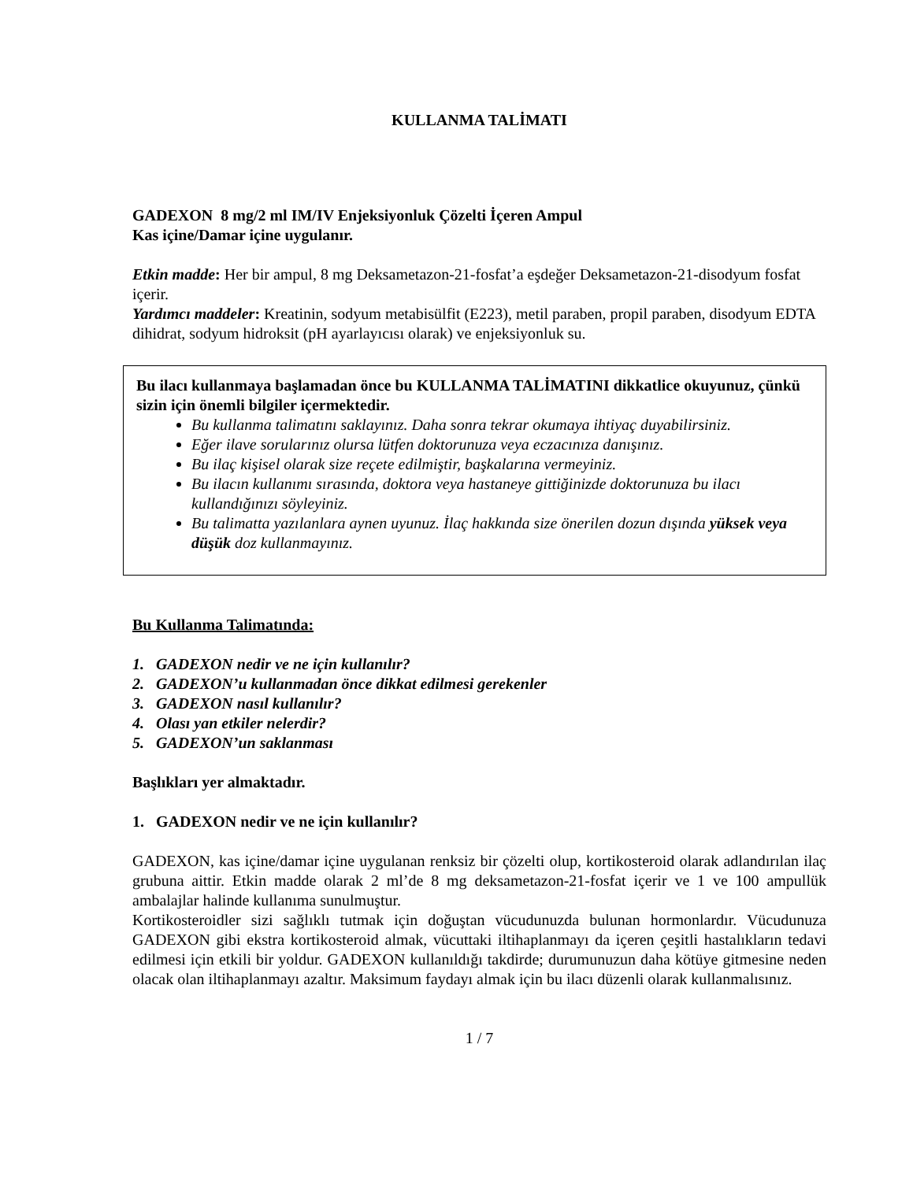KULLANMA TALİMATI
GADEXON 8 mg/2 ml IM/IV Enjeksiyonluk Çözelti İçeren Ampul
Kas içine/Damar içine uygulanır.
Etkin madde: Her bir ampul, 8 mg Deksametazon-21-fosfat’a eşdeğer Deksametazon-21-disodyum fosfat içerir.
Yardımcı maddeler: Kreatinin, sodyum metabisülfit (E223), metil paraben, propil paraben, disodyum EDTA dihidrat, sodyum hidroksit (pH ayarlayıcısı olarak) ve enjeksiyonluk su.
Bu ilacı kullanmaya başlamadan önce bu KULLANMA TALİMATINI dikkatlice okuyunuz, çünkü sizin için önemli bilgiler içermektedir.
Bu kullanma talimatını saklayınız. Daha sonra tekrar okumaya ihtiyaç duyabilirsiniz.
Eğer ilave sorularınız olursa lütfen doktorunuza veya eczacınıza danışınız.
Bu ilaç kişisel olarak size reçete edilmiştir, başkalarına vermeyiniz.
Bu ilacın kullanımı sırasında, doktora veya hastaneye gittiğinizde doktorunuza bu ilacı kullandığınızı söyleyiniz.
Bu talimatta yazılanlara aynen uyunuz. İlaç hakkında size önerilen dozun dışında yüksek veya düşük doz kullanmayınız.
Bu Kullanma Talimatında:
1. GADEXON nedir ve ne için kullanılır?
2. GADEXON’u kullanmadan önce dikkat edilmesi gerekenler
3. GADEXON nasıl kullanılır?
4. Olası yan etkiler nelerdir?
5. GADEXON’un saklanması
Başlıkları yer almaktadır.
1. GADEXON nedir ve ne için kullanılır?
GADEXON, kas içine/damar içine uygulanan renksiz bir çözelti olup, kortikosteroid olarak adlandırılan ilaç grubuna aittir. Etkin madde olarak 2 ml’de 8 mg deksametazon-21-fosfat içerir ve 1 ve 100 ampullük ambalajlar halinde kullanıma sunulmuştur.
Kortikosteroidler sizi sağlıklı tutmak için doğuştan vücudunuzda bulunan hormonlardır. Vücudunuza GADEXON gibi ekstra kortikosteroid almak, vücuttaki iltihaplanmayı da içeren çeşitli hastalıkların tedavi edilmesi için etkili bir yoldur. GADEXON kullanıldığı takdirde; durumunuzun daha kötüye gitmesine neden olacak olan iltihaplanmayı azaltır. Maksimum faydayı almak için bu ilacı düzenli olarak kullanmalısınız.
1 / 7